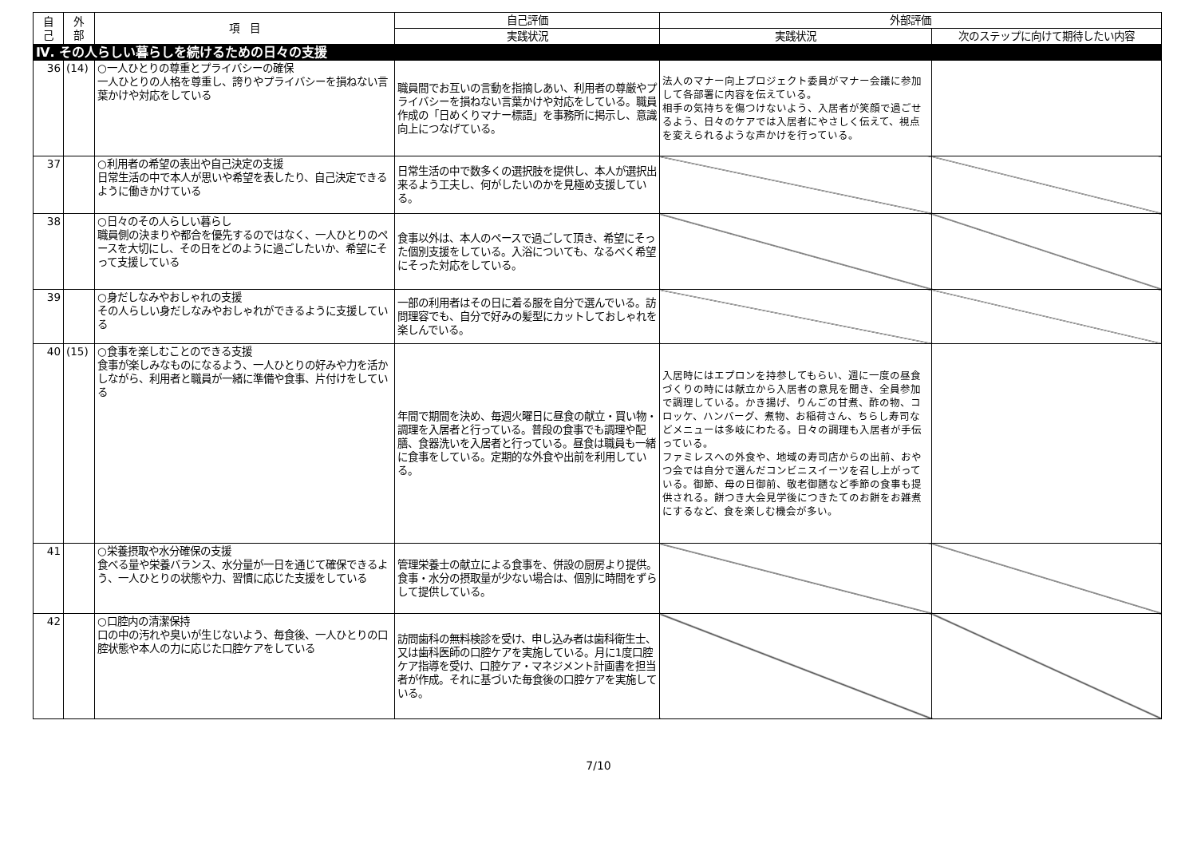| 自 己 | 外 部 | 項 目 | 自己評価 | 外部評価 | |
| --- | --- | --- | --- | --- | --- |
| | | | 実践状況 | 実践状況 | 次のステップに向けて期待したい内容 |
| Ⅳ. その人らしい暮らしを続けるための日々の支援 | | | | | |
| 36 | (14) | ○一人ひとりの尊重とプライバシーの確保 一人ひとりの人格を尊重し、誇りやプライバシーを損ねない言葉かけや対応をしている | 職員間でお互いの言動を指摘しあい、利用者の尊厳やプライバシーを損ねない言葉かけや対応をしている。職員作成の「日めくりマナー標語」を事務所に掲示し、意識向上につなげている。 | 法人のマナー向上プロジェクト委員がマナー会議に参加して各部署に内容を伝えている。 相手の気持ちを傷つけないよう、入居者が笑顔で過ごせるよう、日々のケアでは入居者にやさしく伝えて、視点を変えられるような声かけを行っている。 | |
| 37 | | ○利用者の希望の表出や自己決定の支援 日常生活の中で本人が思いや希望を表したり、自己決定できるように働きかけている | 日常生活の中で数多くの選択肢を提供し、本人が選択出来るよう工夫し、何がしたいのかを見極め支援している。 | | |
| 38 | | ○日々のその人らしい暮らし 職員側の決まりや都合を優先するのではなく、一人ひとりのペースを大切にし、その日をどのように過ごしたいか、希望にそって支援している | 食事以外は、本人のペースで過ごして頂き、希望にそった個別支援をしている。入浴についても、なるべく希望にそった対応をしている。 | | |
| 39 | | ○身だしなみやおしゃれの支援 その人らしい身だしなみやおしゃれができるように支援している | 一部の利用者はその日に着る服を自分で選んでいる。訪問理容でも、自分で好みの髪型にカットしておしゃれを楽しんでいる。 | | |
| 40 | (15) | ○食事を楽しむことのできる支援 食事が楽しみなものになるよう、一人ひとりの好みや力を活かしながら、利用者と職員が一緒に準備や食事、片付けをしている | 年間で期間を決め、毎週火曜日に昼食の献立・買い物・調理を入居者と行っている。普段の食事でも調理や配膳、食器洗いを入居者と行っている。昼食は職員も一緒に食事をしている。定期的な外食や出前を利用している。 | 入居時にはエプロンを持参してもらい、週に一度の昼食づくりの時には献立から入居者の意見を聞き、全員参加で調理している。かき揚げ、りんごの甘煮、酢の物、コロッケ、ハンバーグ、煮物、お稲荷さん、ちらし寿司などメニューは多岐にわたる。日々の調理も入居者が手伝っている。 ファミレスへの外食や、地域の寿司店からの出前、おやつ会では自分で選んだコンビニスイーツを召し上がっている。御節、母の日御前、敬老御膳など季節の食事も提供される。餅つき大会見学後につきたてのお餅をお雑煮にするなど、食を楽しむ機会が多い。 | |
| 41 | | ○栄養摂取や水分確保の支援 食べる量や栄養バランス、水分量が一日を通じて確保できるよう、一人ひとりの状態や力、習慣に応じた支援をしている | 管理栄養士の献立による食事を、併設の厨房より提供。食事・水分の摂取量が少ない場合は、個別に時間をずらして提供している。 | | |
| 42 | | ○口腔内の清潔保持 口の中の汚れや臭いが生じないよう、毎食後、一人ひとりの口腔状態や本人の力に応じた口腔ケアをしている | 訪問歯科の無料検診を受け、申し込み者は歯科衛生士、又は歯科医師の口腔ケアを実施している。月に1度口腔ケア指導を受け、口腔ケア・マネジメント計画書を担当者が作成。それに基づいた毎食後の口腔ケアを実施している。 | | |
7/10